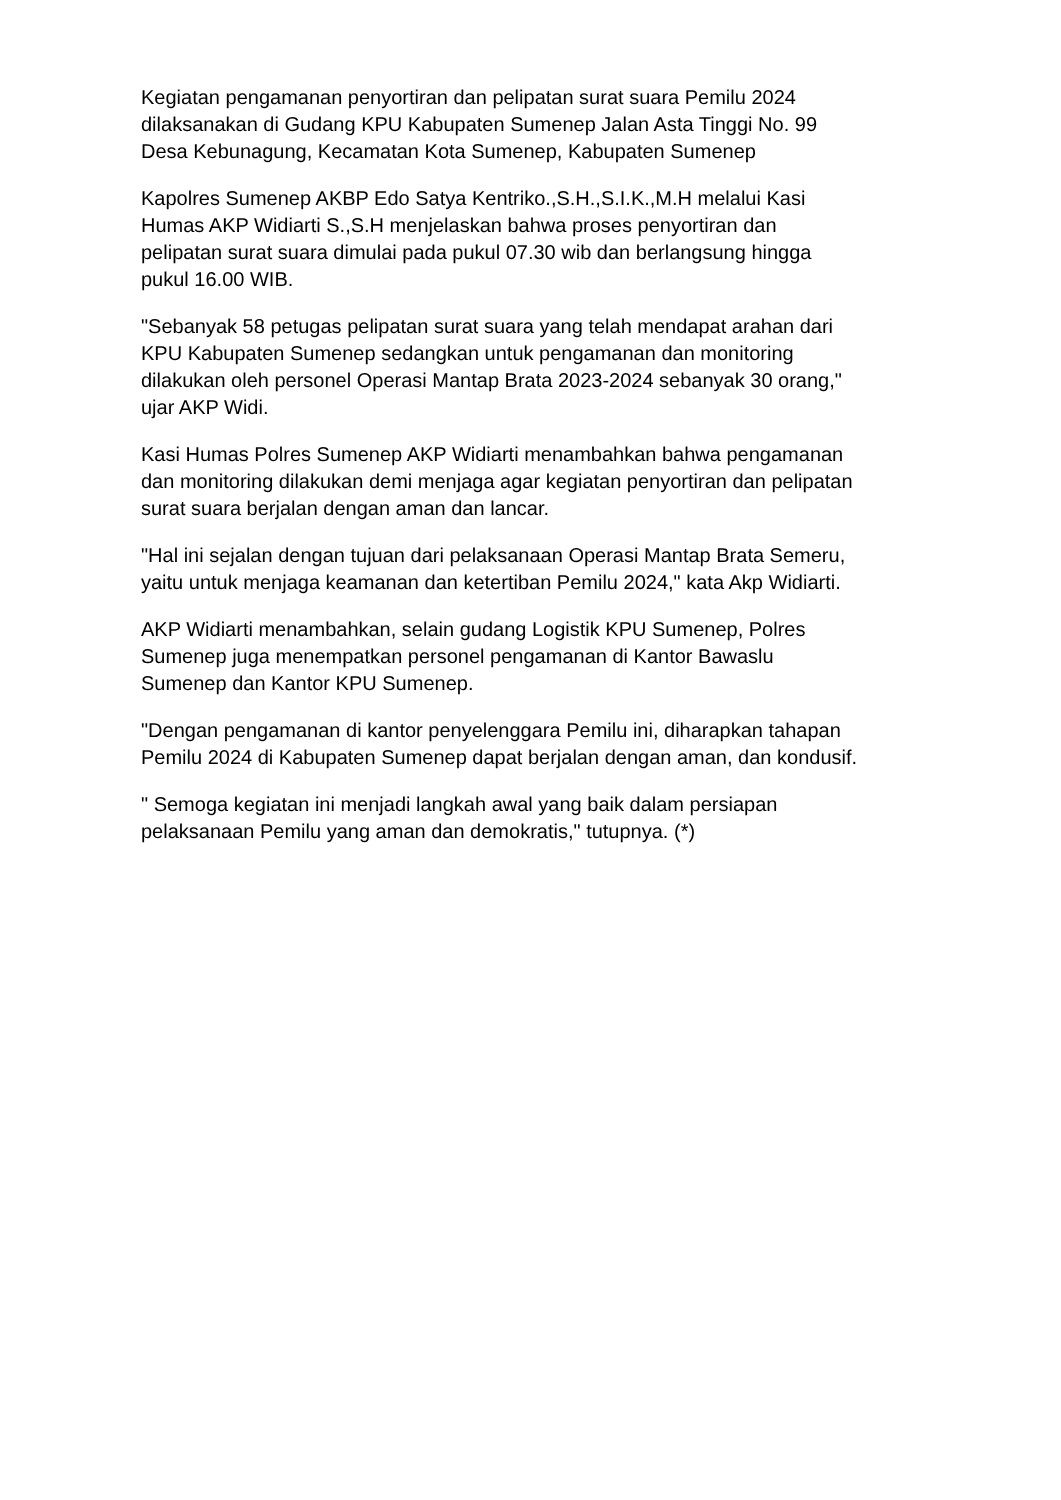Kegiatan pengamanan penyortiran dan pelipatan surat suara Pemilu 2024 dilaksanakan di Gudang KPU Kabupaten Sumenep Jalan Asta Tinggi No. 99 Desa Kebunagung, Kecamatan Kota Sumenep, Kabupaten Sumenep
Kapolres Sumenep AKBP Edo Satya Kentriko.,S.H.,S.I.K.,M.H melalui Kasi Humas AKP Widiarti S.,S.H menjelaskan bahwa proses penyortiran dan pelipatan surat suara dimulai pada pukul 07.30 wib dan berlangsung hingga pukul 16.00 WIB.
"Sebanyak 58 petugas pelipatan surat suara yang telah mendapat arahan dari KPU Kabupaten Sumenep sedangkan untuk pengamanan dan monitoring dilakukan oleh personel Operasi Mantap Brata 2023-2024 sebanyak 30 orang," ujar AKP Widi.
Kasi Humas Polres Sumenep AKP Widiarti menambahkan bahwa pengamanan dan monitoring dilakukan demi menjaga agar kegiatan penyortiran dan pelipatan surat suara berjalan dengan aman dan lancar.
"Hal ini sejalan dengan tujuan dari pelaksanaan Operasi Mantap Brata Semeru, yaitu untuk menjaga keamanan dan ketertiban Pemilu 2024," kata Akp Widiarti.
AKP Widiarti menambahkan, selain gudang Logistik KPU Sumenep, Polres Sumenep juga menempatkan personel pengamanan di Kantor Bawaslu Sumenep dan Kantor KPU Sumenep.
"Dengan pengamanan di kantor penyelenggara Pemilu ini, diharapkan tahapan Pemilu 2024 di Kabupaten Sumenep dapat berjalan dengan aman, dan kondusif.
" Semoga kegiatan ini menjadi langkah awal yang baik dalam persiapan pelaksanaan Pemilu yang aman dan demokratis," tutupnya. (*)